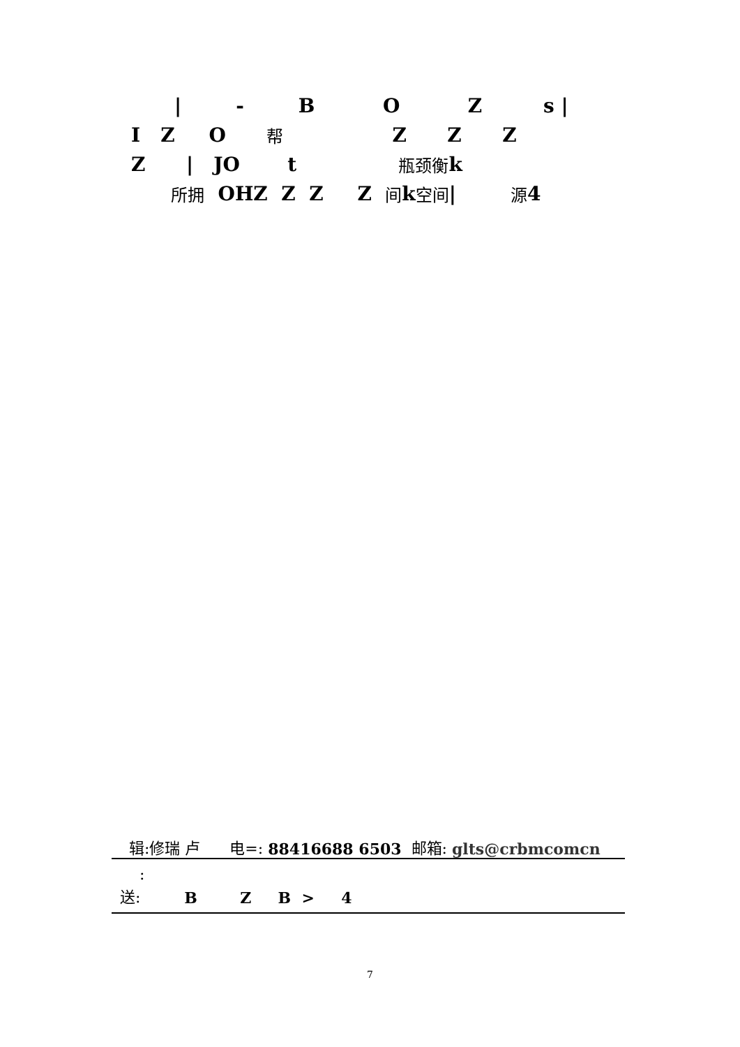| - B O Z s |
I Z O 帮 Z Z Z
Z | JO t 瓶颈 衡 k
所拥 OHZ Z Z Z 间 k 空间 | 源 4
辑:修瑞 卢 电=: 88416688 6503 邮箱: glts@crbmcomcn
:
送: B Z B > 4
7